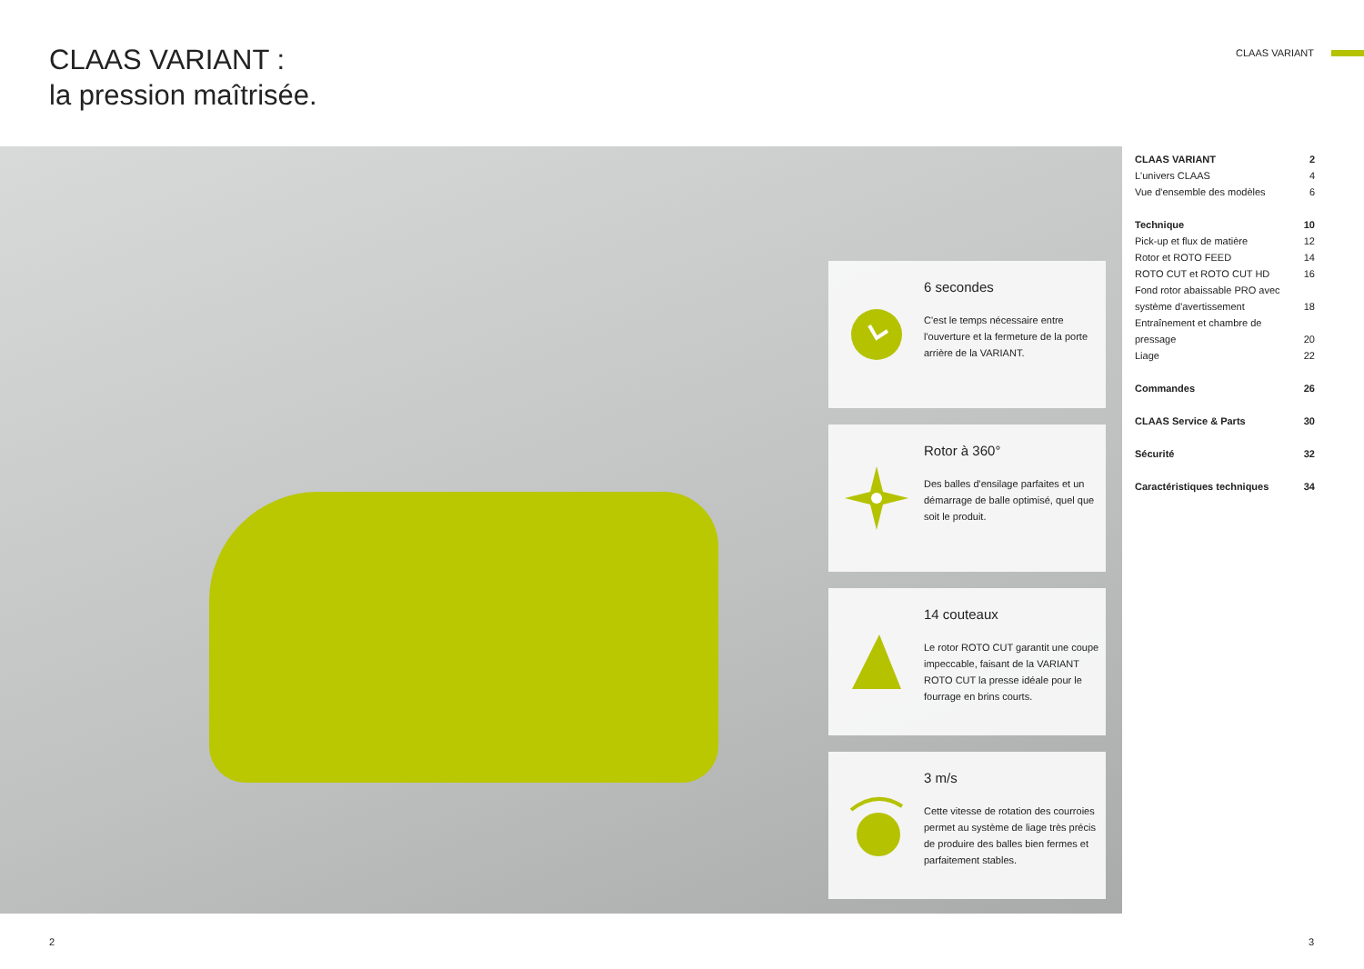CLAAS VARIANT :
la pression maîtrisée.
CLAAS VARIANT
6 secondes
C'est le temps nécessaire entre l'ouverture et la fermeture de la porte arrière de la VARIANT.
Rotor à 360°
Des balles d'ensilage parfaites et un démarrage de balle optimisé, quel que soit le produit.
14 couteaux
Le rotor ROTO CUT garantit une coupe impeccable, faisant de la VARIANT ROTO CUT la presse idéale pour le fourrage en brins courts.
3 m/s
Cette vitesse de rotation des courroies permet au système de liage très précis de produire des balles bien fermes et parfaitement stables.
| CLAAS VARIANT | 2 |
| L'univers CLAAS | 4 |
| Vue d'ensemble des modèles | 6 |
| Technique | 10 |
| Pick-up et flux de matière | 12 |
| Rotor et ROTO FEED | 14 |
| ROTO CUT et ROTO CUT HD | 16 |
| Fond rotor abaissable PRO avec système d'avertissement | 18 |
| Entraînement et chambre de pressage | 20 |
| Liage | 22 |
| Commandes | 26 |
| CLAAS Service & Parts | 30 |
| Sécurité | 32 |
| Caractéristiques techniques | 34 |
2 3